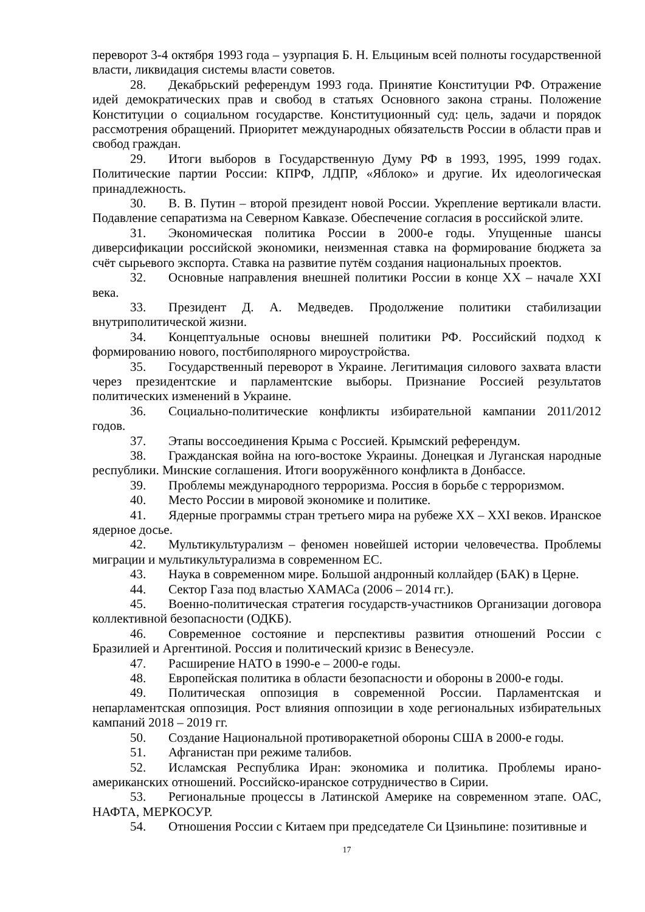переворот 3-4 октября 1993 года – узурпация Б. Н. Ельциным всей полноты государственной власти, ликвидация системы власти советов.
28. Декабрьский референдум 1993 года. Принятие Конституции РФ. Отражение идей демократических прав и свобод в статьях Основного закона страны. Положение Конституции о социальном государстве. Конституционный суд: цель, задачи и порядок рассмотрения обращений. Приоритет международных обязательств России в области прав и свобод граждан.
29. Итоги выборов в Государственную Думу РФ в 1993, 1995, 1999 годах. Политические партии России: КПРФ, ЛДПР, «Яблоко» и другие. Их идеологическая принадлежность.
30. В. В. Путин – второй президент новой России. Укрепление вертикали власти. Подавление сепаратизма на Северном Кавказе. Обеспечение согласия в российской элите.
31. Экономическая политика России в 2000-е годы. Упущенные шансы диверсификации российской экономики, неизменная ставка на формирование бюджета за счёт сырьевого экспорта. Ставка на развитие путём создания национальных проектов.
32. Основные направления внешней политики России в конце XX – начале XXI века.
33. Президент Д. А. Медведев. Продолжение политики стабилизации внутриполитической жизни.
34. Концептуальные основы внешней политики РФ. Российский подход к формированию нового, постбиполярного мироустройства.
35. Государственный переворот в Украине. Легитимация силового захвата власти через президентские и парламентские выборы. Признание Россией результатов политических изменений в Украине.
36. Социально-политические конфликты избирательной кампании 2011/2012 годов.
37. Этапы воссоединения Крыма с Россией. Крымский референдум.
38. Гражданская война на юго-востоке Украины. Донецкая и Луганская народные республики. Минские соглашения. Итоги вооружённого конфликта в Донбассе.
39. Проблемы международного терроризма. Россия в борьбе с терроризмом.
40. Место России в мировой экономике и политике.
41. Ядерные программы стран третьего мира на рубеже XX – XXI веков. Иранское ядерное досье.
42. Мультикультурализм – феномен новейшей истории человечества. Проблемы миграции и мультикультурализма в современном ЕС.
43. Наука в современном мире. Большой андронный коллайдер (БАК) в Церне.
44. Сектор Газа под властью ХАМАСа (2006 – 2014 гг.).
45. Военно-политическая стратегия государств-участников Организации договора коллективной безопасности (ОДКБ).
46. Современное состояние и перспективы развития отношений России с Бразилией и Аргентиной. Россия и политический кризис в Венесуэле.
47. Расширение НАТО в 1990-е – 2000-е годы.
48. Европейская политика в области безопасности и обороны в 2000-е годы.
49. Политическая оппозиция в современной России. Парламентская и непарламентская оппозиция. Рост влияния оппозиции в ходе региональных избирательных кампаний 2018 – 2019 гг.
50. Создание Национальной противоракетной обороны США в 2000-е годы.
51. Афганистан при режиме талибов.
52. Исламская Республика Иран: экономика и политика. Проблемы ирано-американских отношений. Российско-иранское сотрудничество в Сирии.
53. Региональные процессы в Латинской Америке на современном этапе. ОАС, НАФТА, МЕРКОСУР.
54. Отношения России с Китаем при председателе Си Цзиньпине: позитивные и
17